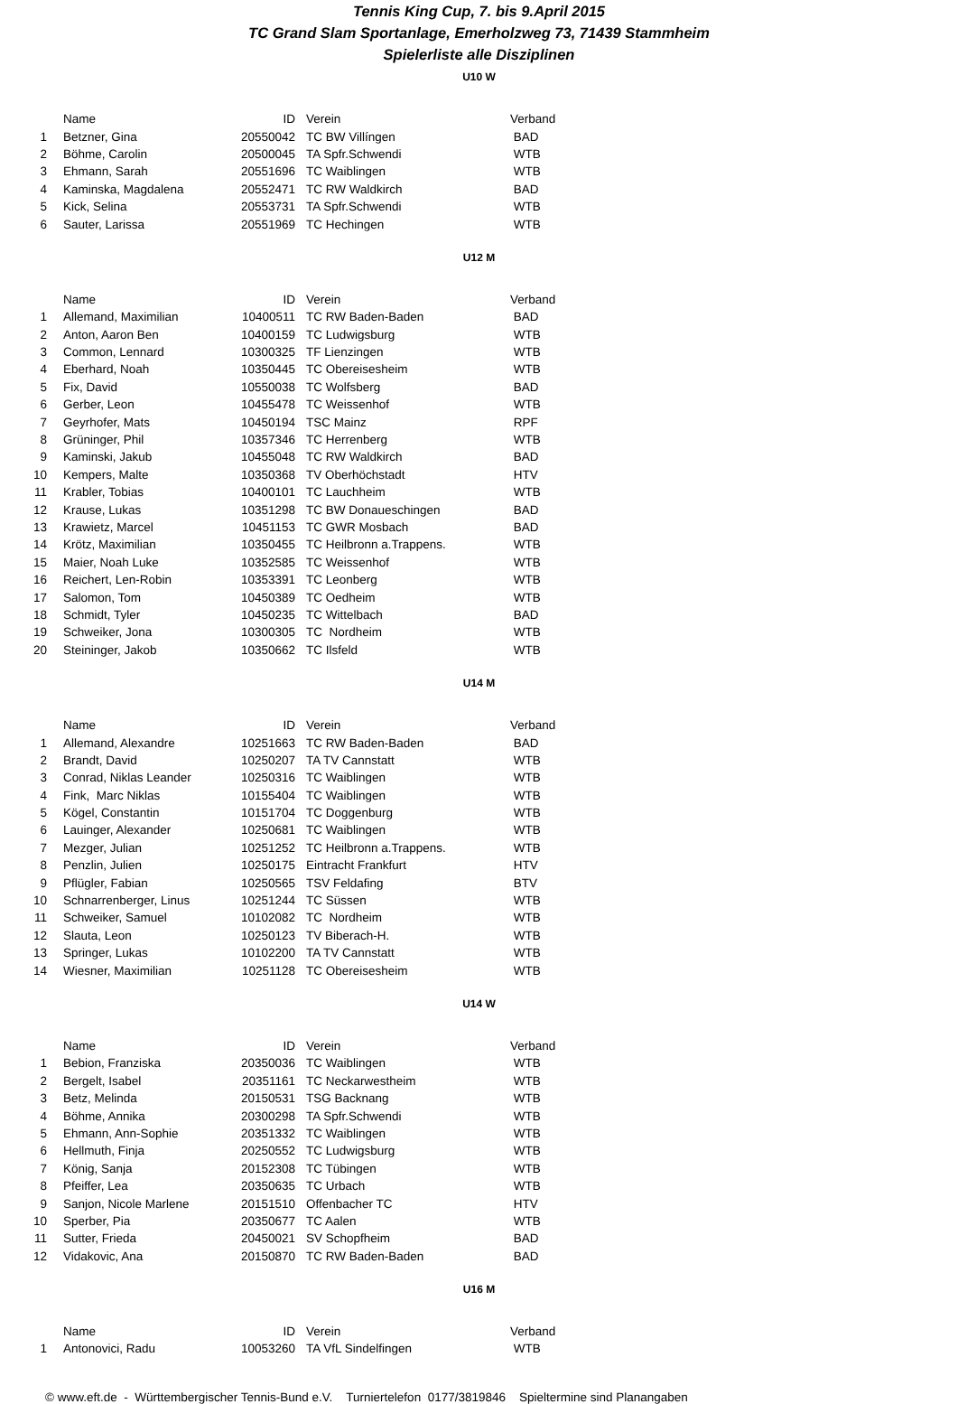Tennis King Cup, 7. bis 9.April 2015
TC Grand Slam Sportanlage, Emerholzweg 73, 71439 Stammheim
Spielerliste alle Disziplinen
U10 W
| | Name | ID | Verein | Verband |
| --- | --- | --- | --- | --- |
| 1 | Betzner, Gina | 20550042 | TC BW Villíngen | BAD |
| 2 | Böhme, Carolin | 20500045 | TA Spfr.Schwendi | WTB |
| 3 | Ehmann, Sarah | 20551696 | TC Waiblingen | WTB |
| 4 | Kaminska, Magdalena | 20552471 | TC RW Waldkirch | BAD |
| 5 | Kick, Selina | 20553731 | TA Spfr.Schwendi | WTB |
| 6 | Sauter, Larissa | 20551969 | TC Hechingen | WTB |
U12 M
| | Name | ID | Verein | Verband |
| --- | --- | --- | --- | --- |
| 1 | Allemand, Maximilian | 10400511 | TC RW Baden-Baden | BAD |
| 2 | Anton, Aaron Ben | 10400159 | TC Ludwigsburg | WTB |
| 3 | Common, Lennard | 10300325 | TF Lienzingen | WTB |
| 4 | Eberhard, Noah | 10350445 | TC Obereisesheim | WTB |
| 5 | Fix, David | 10550038 | TC Wolfsberg | BAD |
| 6 | Gerber, Leon | 10455478 | TC Weissenhof | WTB |
| 7 | Geyrhofer, Mats | 10450194 | TSC Mainz | RPF |
| 8 | Grüninger, Phil | 10357346 | TC Herrenberg | WTB |
| 9 | Kaminski, Jakub | 10455048 | TC RW Waldkirch | BAD |
| 10 | Kempers, Malte | 10350368 | TV Oberhöchstadt | HTV |
| 11 | Krabler, Tobias | 10400101 | TC Lauchheim | WTB |
| 12 | Krause, Lukas | 10351298 | TC BW Donaueschingen | BAD |
| 13 | Krawietz, Marcel | 10451153 | TC GWR Mosbach | BAD |
| 14 | Krötz, Maximilian | 10350455 | TC Heilbronn a.Trappens. | WTB |
| 15 | Maier, Noah Luke | 10352585 | TC Weissenhof | WTB |
| 16 | Reichert, Len-Robin | 10353391 | TC Leonberg | WTB |
| 17 | Salomon, Tom | 10450389 | TC Oedheim | WTB |
| 18 | Schmidt, Tyler | 10450235 | TC Wittelbach | BAD |
| 19 | Schweiker, Jona | 10300305 | TC Nordheim | WTB |
| 20 | Steininger, Jakob | 10350662 | TC Ilsfeld | WTB |
U14 M
| | Name | ID | Verein | Verband |
| --- | --- | --- | --- | --- |
| 1 | Allemand, Alexandre | 10251663 | TC RW Baden-Baden | BAD |
| 2 | Brandt, David | 10250207 | TA TV Cannstatt | WTB |
| 3 | Conrad, Niklas Leander | 10250316 | TC Waiblingen | WTB |
| 4 | Fink, Marc Niklas | 10155404 | TC Waiblingen | WTB |
| 5 | Kögel, Constantin | 10151704 | TC Doggenburg | WTB |
| 6 | Lauinger, Alexander | 10250681 | TC Waiblingen | WTB |
| 7 | Mezger, Julian | 10251252 | TC Heilbronn a.Trappens. | WTB |
| 8 | Penzlin, Julien | 10250175 | Eintracht Frankfurt | HTV |
| 9 | Pflügler, Fabian | 10250565 | TSV Feldafing | BTV |
| 10 | Schnarrenberger, Linus | 10251244 | TC Süssen | WTB |
| 11 | Schweiker, Samuel | 10102082 | TC Nordheim | WTB |
| 12 | Slauta, Leon | 10250123 | TV Biberach-H. | WTB |
| 13 | Springer, Lukas | 10102200 | TA TV Cannstatt | WTB |
| 14 | Wiesner, Maximilian | 10251128 | TC Obereisesheim | WTB |
U14 W
| | Name | ID | Verein | Verband |
| --- | --- | --- | --- | --- |
| 1 | Bebion, Franziska | 20350036 | TC Waiblingen | WTB |
| 2 | Bergelt, Isabel | 20351161 | TC Neckarwestheim | WTB |
| 3 | Betz, Melinda | 20150531 | TSG Backnang | WTB |
| 4 | Böhme, Annika | 20300298 | TA Spfr.Schwendi | WTB |
| 5 | Ehmann, Ann-Sophie | 20351332 | TC Waiblingen | WTB |
| 6 | Hellmuth, Finja | 20250552 | TC Ludwigsburg | WTB |
| 7 | König, Sanja | 20152308 | TC Tübingen | WTB |
| 8 | Pfeiffer, Lea | 20350635 | TC Urbach | WTB |
| 9 | Sanjon, Nicole Marlene | 20151510 | Offenbacher TC | HTV |
| 10 | Sperber, Pia | 20350677 | TC Aalen | WTB |
| 11 | Sutter, Frieda | 20450021 | SV Schopfheim | BAD |
| 12 | Vidakovic, Ana | 20150870 | TC RW Baden-Baden | BAD |
U16 M
| | Name | ID | Verein | Verband |
| --- | --- | --- | --- | --- |
| 1 | Antonovici, Radu | 10053260 | TA VfL Sindelfingen | WTB |
© www.eft.de - Württembergischer Tennis-Bund e.V. Turniertelefon 0177/3819846 Spieltermine sind Planangaben